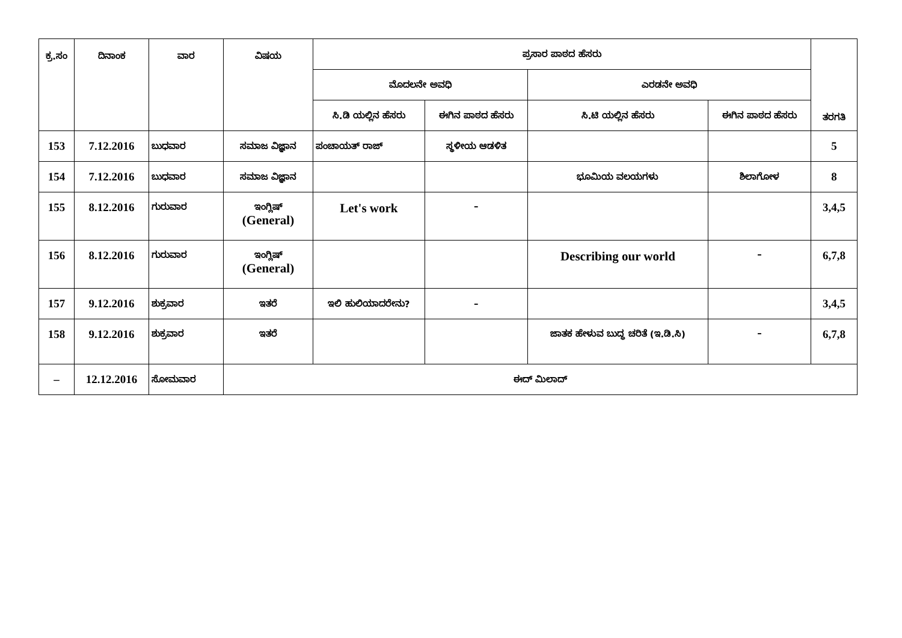| ಕ್ರ.ಸಂ | ದಿನಾಂಕ | ವಾರ | ವಿಷಯ | ಪ್ರಸಾರ ಪಾಠದ ಹೆಸರು | | | | ತರಗತಿ |
| --- | --- | --- | --- | --- | --- | --- | --- | --- |
| | | | | ಮೊದಲನೇ ಅವಧಿ | | ಎರಡನೇ ಅವಧಿ | | |
| | | | | ಸಿ.ಡಿ ಯಲ್ಲಿನ ಹೆಸರು | ಈಗಿನ ಪಾಠದ ಹೆಸರು | ಸಿ.ಟಿ ಯಲ್ಲಿನ ಹೆಸರು | ಈಗಿನ ಪಾಠದ ಹೆಸರು | |
| 153 | 7.12.2016 | ಬುಧವಾರ | ಸಮಾಜ ವಿಜ್ಞಾನ | ಪಂಚಾಯತ್ ರಾಜ್ | ಸ್ಥಳೀಯ ಆಡಳಿತ | | | 5 |
| 154 | 7.12.2016 | ಬುಧವಾರ | ಸಮಾಜ ವಿಜ್ಞಾನ | | | ಭೂಮಿಯ ವಲಯಗಳು | ಶಿಲಾಗೋಳ | 8 |
| 155 | 8.12.2016 | ಗುರುವಾರ | ಇಂಗ್ಲಿಷ್ (General) | Let's work | – | | | 3,4,5 |
| 156 | 8.12.2016 | ಗುರುವಾರ | ಇಂಗ್ಲಿಷ್ (General) | | | Describing our world | – | 6,7,8 |
| 157 | 9.12.2016 | ಶುಕ್ರವಾರ | ಇತರೆ | ಇಲಿ ಹುಲಿಯಾದರೇನು? | – | | | 3,4,5 |
| 158 | 9.12.2016 | ಶುಕ್ರವಾರ | ಇತರೆ | | | ಜಾತಕ ಹೇಳುವ ಬುದ್ಧ ಚರಿತೆ (ಇ.ಡಿ.ಸಿ) | – | 6,7,8 |
| – | 12.12.2016 | ಸೋಮವಾರ | ಈದ್ ಮಿಲಾದ್ | | | | | |